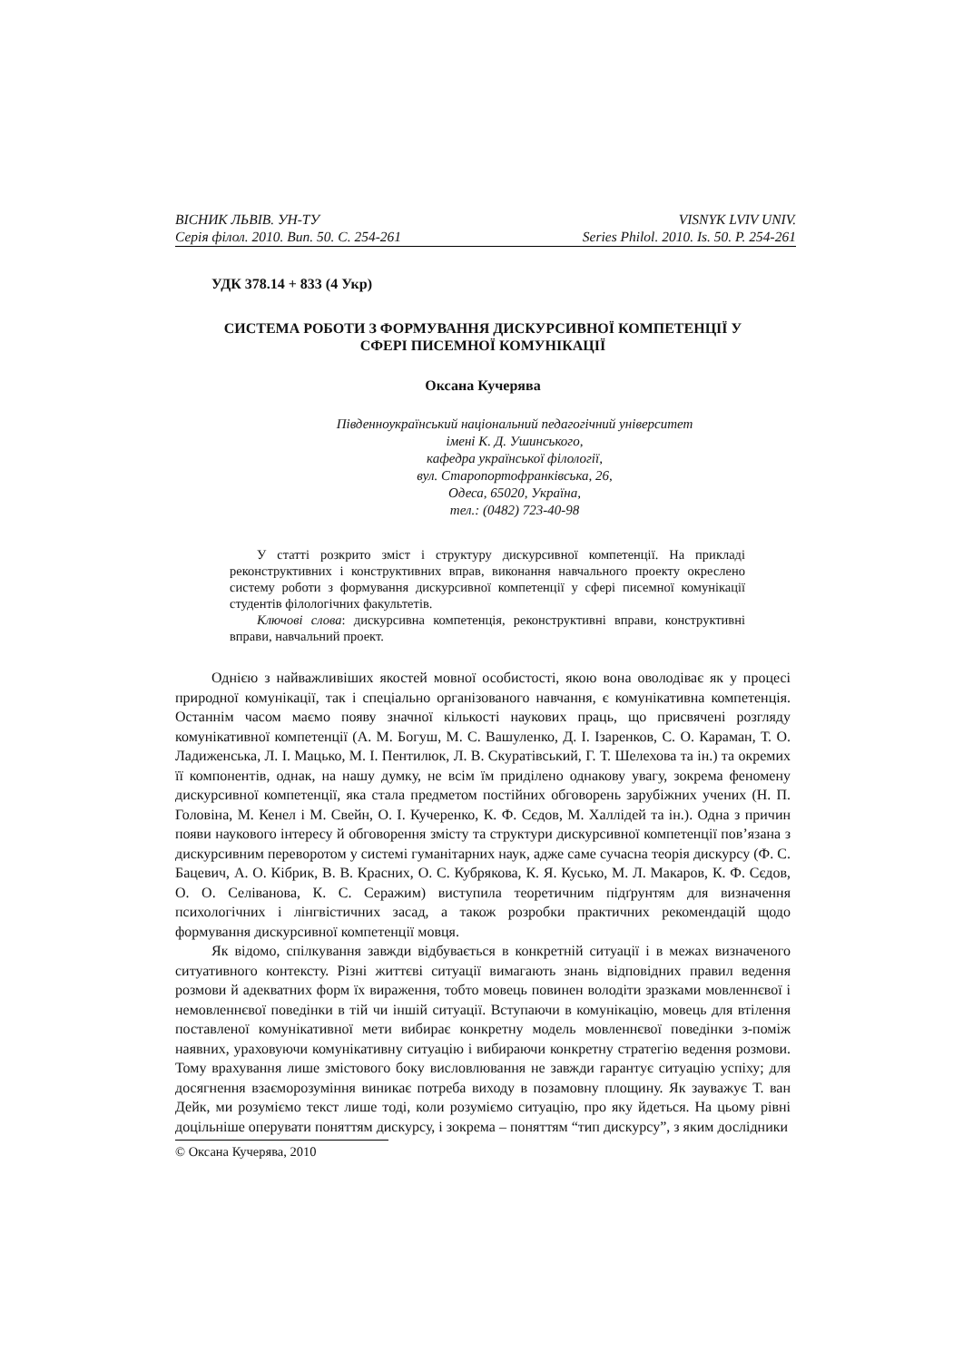ВІСНИК ЛЬВІВ. УН-ТУ
Серія філол. 2010. Вип. 50. С. 254-261
VISNYK LVIV UNIV.
Series Philol. 2010. Is. 50. P. 254-261
УДК 378.14 + 833 (4 Укр)
СИСТЕМА РОБОТИ З ФОРМУВАННЯ ДИСКУРСИВНОЇ КОМПЕТЕНЦІЇ У
СФЕРІ ПИСЕМНОЇ КОМУНІКАЦІЇ
Оксана Кучерява
Південноукраїнський національний педагогічний університет
імені К. Д. Ушинського,
кафедра української філології,
вул. Старопортофранківська, 26,
Одеса, 65020, Україна,
тел.: (0482) 723-40-98
У статті розкрито зміст і структуру дискурсивної компетенції. На прикладі реконструктивних і конструктивних вправ, виконання навчального проекту окреслено систему роботи з формування дискурсивної компетенції у сфері писемної комунікації студентів філологічних факультетів.
Ключові слова: дискурсивна компетенція, реконструктивні вправи, конструктивні вправи, навчальний проект.
Однією з найважливіших якостей мовної особистості, якою вона оволодіває як у процесі природної комунікації, так і спеціально організованого навчання, є комунікативна компетенція. Останнім часом маємо появу значної кількості наукових праць, що присвячені розгляду комунікативної компетенції (А. М. Богуш, М. С. Вашуленко, Д. І. Ізаренков, С. О. Караман, Т. О. Ладиженська, Л. І. Мацько, М. І. Пентилюк, Л. В. Скуратівський, Г. Т. Шелехова та ін.) та окремих її компонентів, однак, на нашу думку, не всім їм приділено однакову увагу, зокрема феномену дискурсивної компетенції, яка стала предметом постійних обговорень зарубіжних учених (Н. П. Головіна, М. Кенел і М. Свейн, О. І. Кучеренко, К. Ф. Сєдов, М. Халлідей та ін.). Одна з причин появи наукового інтересу й обговорення змісту та структури дискурсивної компетенції пов’язана з дискурсивним переворотом у системі гуманітарних наук, адже саме сучасна теорія дискурсу (Ф. С. Бацевич, А. О. Кібрик, В. В. Красних, О. С. Кубрякова, К. Я. Кусько, М. Л. Макаров, К. Ф. Сєдов, О. О. Селіванова, К. С. Серажим) виступила теоретичним підґрунтям для визначення психологічних і лінгвістичних засад, а також розробки практичних рекомендацій щодо формування дискурсивної компетенції мовця.
Як відомо, спілкування завжди відбувається в конкретній ситуації і в межах визначеного ситуативного контексту. Різні життєві ситуації вимагають знань відповідних правил ведення розмови й адекватних форм їх вираження, тобто мовець повинен володіти зразками мовленнєвої і немовленнєвої поведінки в тій чи іншій ситуації. Вступаючи в комунікацію, мовець для втілення поставленої комунікативної мети вибирає конкретну модель мовленнєвої поведінки з-поміж наявних, ураховуючи комунікативну ситуацію і вибираючи конкретну стратегію ведення розмови. Тому врахування лише змістового боку висловлювання не завжди гарантує ситуацію успіху; для досягнення взаєморозуміння виникає потреба виходу в позамовну площину. Як зауважує Т. ван Дейк, ми розуміємо текст лише тоді, коли розуміємо ситуацію, про яку йдеться. На цьому рівні доцільніше оперувати поняттям дискурсу, і зокрема – поняттям “тип дискурсу”, з яким дослідники
© Оксана Кучерява, 2010